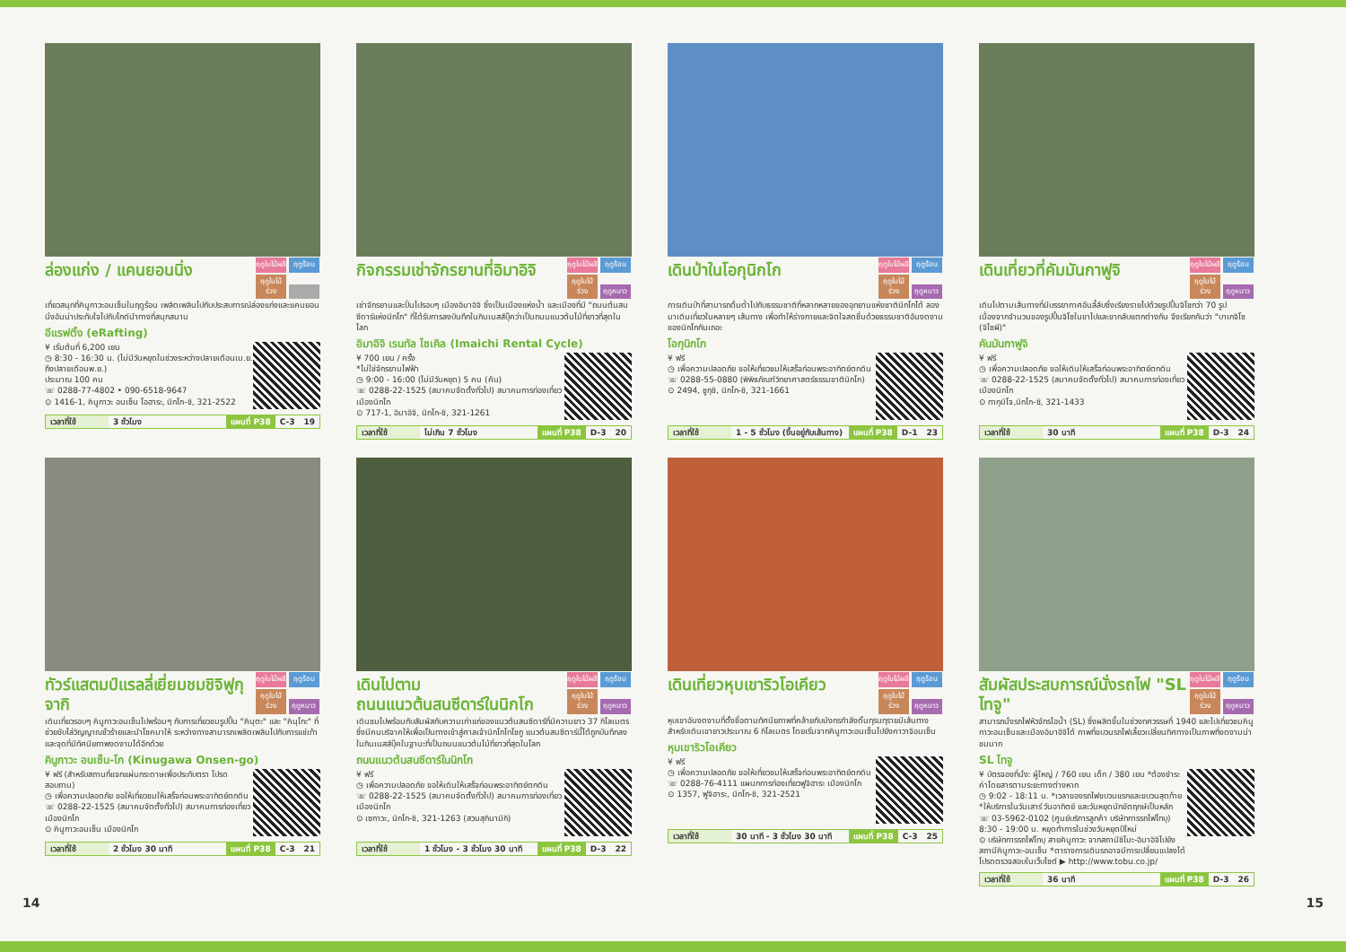ฤดูใบไม้ผลิ ฤดูร้อน ฤดูใบไม้ร่วง
ล่องแก่ง / แคนยอนนิ่ง
เที่ยวสนุกที่คินูกาวะอนเซ็นในฤดูร้อน เพลิดเพลินไปกับประสบการณ์ล่องแก่งและแคนยอนนิ่งอันน่าประทับใจไปกับไกด์นำทางที่สนุกสนาน
อีแรฟติ้ง (eRafting)
¥ เริ่มต้นที่ 6,200 เยน
◷ 8:30 - 16:30 น. (ไม่มีวันหยุดในช่วงระหว่างปลายเดือนเม.ย. ถึงปลายเดือนพ.ย.)
ประมาณ 100 คน
☏ 0288-77-4802 • 090-6518-9647
⊙ 1416-1, คินูกาวะ อนเซ็น โอฮาระ, นิกโก-ชิ, 321-2522
เวลาที่ใช้ 3 ชั่วโมง แผนที่ P38 C-3 19
ฤดูใบไม้ผลิ ฤดูร้อน ฤดูใบไม้ร่วง ฤดูหนาว
กิจกรรมเช่าจักรยานที่อิมาอิจิ
เช่าจักรยานและปั่นไปรอบๆ เมืองอิมาอิจิ ซึ่งเป็นเมืองแห่งน้ำ และเมืองที่มี "ถนนต้นสนซีดาร์แห่งนิกโก" ที่ได้รับการลงบันทึกในกินเนสส์บุ๊คว่าเป็นถนนแนวต้นไม้ที่ยาวที่สุดในโลก
อิมาอิจิ เรนทัล ไซเคิล (Imaichi Rental Cycle)
¥ 700 เยน / ครั้ง
*ไม่ใช่จักรยานไฟฟ้า
◷ 9:00 - 16:00 (ไม่มีวันหยุด) 5 คน (คัน)
☏ 0288-22-1525 (สมาคมจัดตั้งทั่วไป) สมาคมการท่องเที่ยวเมืองนิกโก
⊙ 717-1, อิมาอิจิ, นิกโก-ชิ, 321-1261
เวลาที่ใช้ ไม่เกิน 7 ชั่วโมง แผนที่ P38 D-3 20
ฤดูใบไม้ผลิ ฤดูร้อน ฤดูใบไม้ร่วง ฤดูหนาว
เดินป่าในโอกุนิกโก
การเดินป่าที่สามารถดื่มด่ำไปกับธรรมชาติที่หลากหลายของอุทยานแห่งชาตินิกโกได้ ลองมาเดินเที่ยวในหลายๆ เส้นทาง เพื่อทำให้ร่างกายและจิตใจสดชื่นด้วยธรรมชาติอันงดงามของนิกโกกันเถอะ
โอกุนิกโก
¥ ฟรี
◷ เพื่อความปลอดภัย ขอให้เที่ยวชมให้เสร็จก่อนพระอาทิตย์ตกดิน
☏ 0288-55-0880 (พิพิธภัณฑ์วิทยาศาสตร์ธรรมชาตินิกโก)
⊙ 2494, ชูกุชิ, นิกโก-ชิ, 321-1661
เวลาที่ใช้ 1 - 5 ชั่วโมง (ขึ้นอยู่กับเส้นทาง) แผนที่ P38 D-1 23
ฤดูใบไม้ผลิ ฤดูร้อน ฤดูใบไม้ร่วง ฤดูหนาว
เดินเที่ยวที่คัมมันกาฟูจิ
เดินไปตามเส้นทางที่มีบรรยากาศอันลี้ลับซึ่งเรียงรายไปด้วยรูปปั้นจิโซกว่า 70 รูป เนื่องจากจำนวนของรูปปั้นจิโซในขาไปและขากลับแตกต่างกัน จึงเรียกกันว่า "บาเกจิโซ (จิโซผี)"
คันมันกาฟูจิ
¥ ฟรี
◷ เพื่อความปลอดภัย ขอให้เดินให้เสร็จก่อนพระอาทิตย์ตกดิน
☏ 0288-22-1525 (สมาคมจัดตั้งทั่วไป) สมาคมการท่องเที่ยวเมืองนิกโก
⊙ ทากุมิโจ,นิกโก-ชิ, 321-1433
เวลาที่ใช้ 30 นาที แผนที่ P38 D-3 24
ฤดูใบไม้ผลิ ฤดูร้อน ฤดูใบไม้ร่วง ฤดูหนาว
ทัวร์แสตมป์แรลลี่เยี่ยมชมชิจิฟูกุจากิ
เดินเที่ยวรอบๆ คินูกาวะอนเซ็นไปพร้อมๆ กับการเที่ยวชมรูปปั้น "คินุตะ" และ "คินุโกะ" ที่ช่วยขับไล่วิญญาณชั่วร้ายและนำโชคมาให้ ระหว่างทางสามารถเพลิดเพลินไปกับการแช่เท้าและจุดที่มีทัศนียภาพงดงามได้อีกด้วย
คินูกาวะ อนเซ็น-โก (Kinugawa Onsen-go)
¥ ฟรี (สำหรับสถานที่แจกแผ่นกระดาษเพื่อประทับตรา โปรดสอบถาม)
◷ เพื่อความปลอดภัย ขอให้เที่ยวชมให้เสร็จก่อนพระอาทิตย์ตกดิน
☏ 0288-22-1525 (สมาคมจัดตั้งทั่วไป) สมาคมการท่องเที่ยวเมืองนิกโก
⊙ คินูกาวะอนเซ็น เมืองนิกโก
เวลาที่ใช้ 2 ชั่วโมง 30 นาที แผนที่ P38 C-3 21
ฤดูใบไม้ผลิ ฤดูร้อน ฤดูใบไม้ร่วง ฤดูหนาว
เดินไปตาม
ถนนแนวต้นสนซีดาร์ในนิกโก
เดินชมไปพร้อมกับสัมผัสกับความเก่าแก่ของแนวต้นสนซีดาร์ที่มีความยาว 37 กิโลเมตร ซึ่งมีคนบริจาคให้เพื่อเป็นทางเข้าสู่ศาลเจ้านิกโกโทโชกู แนวต้นสนซีดาร์นี้ได้ถูกบันทึกลงในกินเนสส์บุ๊คในฐานะที่เป็นถนนแนวต้นไม้ที่ยาวที่สุดในโลก
ถนนแนวต้นสนซีดาร์ในนิกโก
¥ ฟรี
◷ เพื่อความปลอดภัย ขอให้เดินให้เสร็จก่อนพระอาทิตย์ตกดิน
☏ 0288-22-1525 (สมาคมจัดตั้งทั่วไป) สมาคมการท่องเที่ยวเมืองนิกโก
⊙ เซกาวะ, นิกโก-ชิ, 321-1263 (สวนสุกินามิกิ)
เวลาที่ใช้ 1 ชั่วโมง - 3 ชั่วโมง 30 นาที แผนที่ P38 D-3 22
ฤดูใบไม้ผลิ ฤดูร้อน ฤดูใบไม้ร่วง ฤดูหนาว
เดินเที่ยวหุบเขาริวโอเคียว
หุบเขาอันงดงามที่ตั้งชื่อตามทัศนียภาพที่คล้ายกับมังกรกำลังดิ้นทุรนทุรายมีเส้นทางสำหรับเดินเขายาวประมาณ 6 กิโลเมตร โดยเริ่มจากคินูกาวะอนเซ็นไปยังคาวาจิอนเซ็น
หุบเขาริวโอเคียว
¥ ฟรี
◷ เพื่อความปลอดภัย ขอให้เที่ยวชมให้เสร็จก่อนพระอาทิตย์ตกดิน
☏ 0288-76-4111 แผนกการท่องเที่ยวฟูจิฮาระ เมืองนิกโก
⊙ 1357, ฟูจิฮาระ, นิกโก-ชิ, 321-2521
เวลาที่ใช้ 30 นาที - 3 ชั่วโมง 30 นาที แผนที่ P38 C-3 25
ฤดูใบไม้ผลิ ฤดูร้อน ฤดูใบไม้ร่วง ฤดูหนาว
สัมผัสประสบการณ์นั่งรถไฟ "SL ไทจู"
สามารถนั่งรถไฟหัวจักรไอน้ำ (SL) ซึ่งผลิตขึ้นในช่วงทศวรรษที่ 1940 และไปเที่ยวชมคินูกาวะอนเซ็นและเมืองอิมาอิจิได้ ภาพที่ขบวนรถไฟเลี้ยวเปลี่ยนทิศทางเป็นภาพที่งดงามน่าชมมาก
SL ไทจู
¥ บัตรจองที่นั่ง: ผู้ใหญ่ / 760 เยน เด็ก / 380 เยน *ต้องชำระค่าโดยสารตามระยะทางต่างหาก
◷ 9:02 - 18:11 น. *เวลาของรถไฟขบวนแรกและขบวนสุดท้าย *ให้บริการในวันเสาร์ วันอาทิตย์ และวันหยุดนักขัตฤกษ์เป็นหลัก
☏ 03-5962-0102 (ศูนย์บริการลูกค้า บริษัทการรถไฟโทบุ) 8:30 - 19:00 น. หยุดทำการในช่วงวันหยุดปีใหม่
⊙ บริษัทการรถไฟโทบุ สายคินูกาวะ จากสถานีชิโมะ-อิมาอิจิไปยังสถานีคินูกาวะ-อนเซ็น *ตารางการเดินรถอาจมีการเปลี่ยนแปลงได้ โปรดตรวจสอบในเว็บไซต์ ▶ http://www.tobu.co.jp/
เวลาที่ใช้ 36 นาที แผนที่ P38 D-3 26
14 15